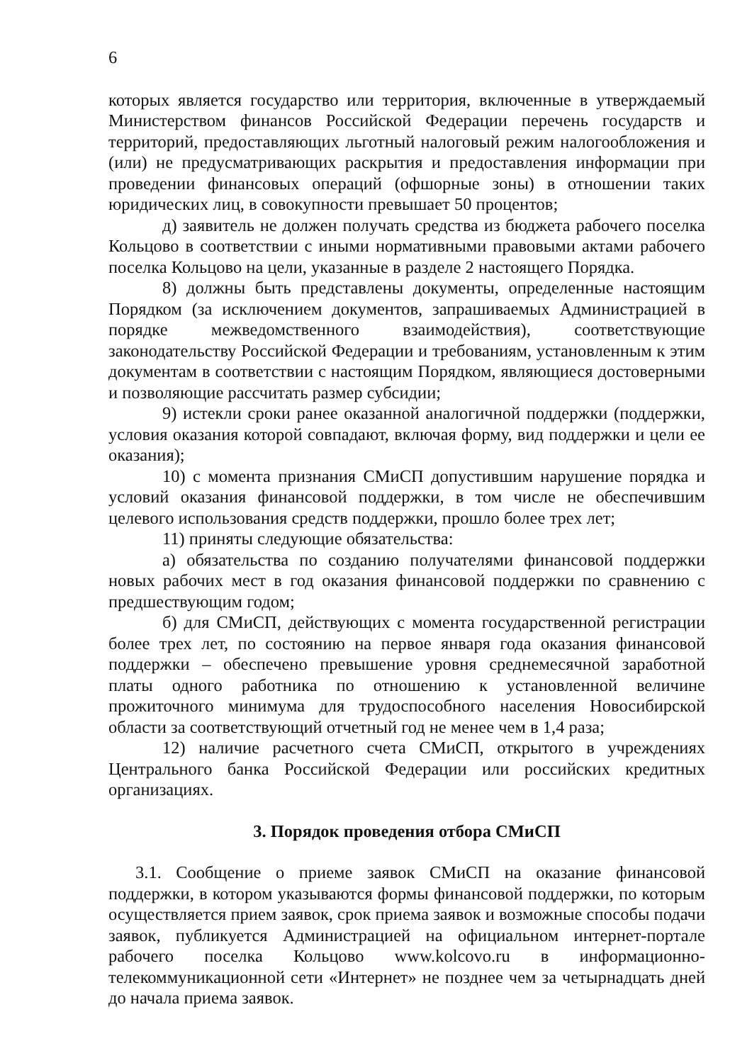6
которых является государство или территория, включенные в утверждаемый Министерством финансов Российской Федерации перечень государств и территорий, предоставляющих льготный налоговый режим налогообложения и (или) не предусматривающих раскрытия и предоставления информации при проведении финансовых операций (офшорные зоны) в отношении таких юридических лиц, в совокупности превышает 50 процентов;
д) заявитель не должен получать средства из бюджета рабочего поселка Кольцово в соответствии с иными нормативными правовыми актами рабочего поселка Кольцово на цели, указанные в разделе 2 настоящего Порядка.
8) должны быть представлены документы, определенные настоящим Порядком (за исключением документов, запрашиваемых Администрацией в порядке межведомственного взаимодействия), соответствующие законодательству Российской Федерации и требованиям, установленным к этим документам в соответствии с настоящим Порядком, являющиеся достоверными и позволяющие рассчитать размер субсидии;
9) истекли сроки ранее оказанной аналогичной поддержки (поддержки, условия оказания которой совпадают, включая форму, вид поддержки и цели ее оказания);
10) с момента признания СМиСП допустившим нарушение порядка и условий оказания финансовой поддержки, в том числе не обеспечившим целевого использования средств поддержки, прошло более трех лет;
11) приняты следующие обязательства:
а) обязательства по созданию получателями финансовой поддержки новых рабочих мест в год оказания финансовой поддержки по сравнению с предшествующим годом;
б) для СМиСП, действующих с момента государственной регистрации более трех лет, по состоянию на первое января года оказания финансовой поддержки – обеспечено превышение уровня среднемесячной заработной платы одного работника по отношению к установленной величине прожиточного минимума для трудоспособного населения Новосибирской области за соответствующий отчетный год не менее чем в 1,4 раза;
12) наличие расчетного счета СМиСП, открытого в учреждениях Центрального банка Российской Федерации или российских кредитных организациях.
3. Порядок проведения отбора СМиСП
3.1. Сообщение о приеме заявок СМиСП на оказание финансовой поддержки, в котором указываются формы финансовой поддержки, по которым осуществляется прием заявок, срок приема заявок и возможные способы подачи заявок, публикуется Администрацией на официальном интернет-портале рабочего поселка Кольцово www.kolcovo.ru в информационно-телекоммуникационной сети «Интернет» не позднее чем за четырнадцать дней до начала приема заявок.